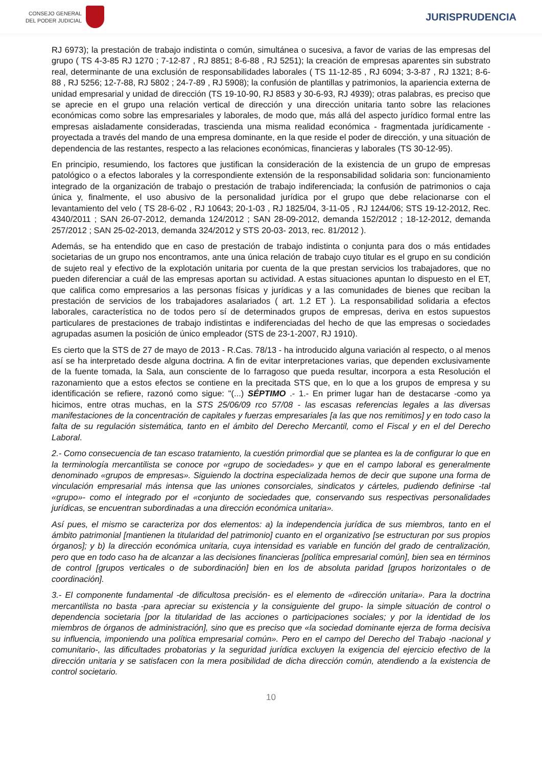CONSEJO GENERAL
DEL PODER JUDICIAL
JURISPRUDENCIA
RJ 6973); la prestación de trabajo indistinta o común, simultánea o sucesiva, a favor de varias de las empresas del grupo ( TS 4-3-85 RJ 1270 ; 7-12-87 , RJ 8851; 8-6-88 , RJ 5251); la creación de empresas aparentes sin substrato real, determinante de una exclusión de responsabilidades laborales ( TS 11-12-85 , RJ 6094; 3-3-87 , RJ 1321; 8-6-88 , RJ 5256; 12-7-88, RJ 5802 ; 24-7-89 , RJ 5908); la confusión de plantillas y patrimonios, la apariencia externa de unidad empresarial y unidad de dirección (TS 19-10-90, RJ 8583 y 30-6-93, RJ 4939); otras palabras, es preciso que se aprecie en el grupo una relación vertical de dirección y una dirección unitaria tanto sobre las relaciones económicas como sobre las empresariales y laborales, de modo que, más allá del aspecto jurídico formal entre las empresas aisladamente consideradas, trascienda una misma realidad económica - fragmentada jurídicamente - proyectada a través del mando de una empresa dominante, en la que reside el poder de dirección, y una situación de dependencia de las restantes, respecto a las relaciones económicas, financieras y laborales (TS 30-12-95).
En principio, resumiendo, los factores que justifican la consideración de la existencia de un grupo de empresas patológico o a efectos laborales y la correspondiente extensión de la responsabilidad solidaria son: funcionamiento integrado de la organización de trabajo o prestación de trabajo indiferenciada; la confusión de patrimonios o caja única y, finalmente, el uso abusivo de la personalidad jurídica por el grupo que debe relacionarse con el levantamiento del velo ( TS 28-6-02 , RJ 10643; 20-1-03 , RJ 1825/04, 3-11-05 , RJ 1244/06; STS 19-12-2012, Rec. 4340/2011 ; SAN 26-07-2012, demanda 124/2012 ; SAN 28-09-2012, demanda 152/2012 ; 18-12-2012, demanda 257/2012 ; SAN 25-02-2013, demanda 324/2012 y STS 20-03- 2013, rec. 81/2012 ).
Además, se ha entendido que en caso de prestación de trabajo indistinta o conjunta para dos o más entidades societarias de un grupo nos encontramos, ante una única relación de trabajo cuyo titular es el grupo en su condición de sujeto real y efectivo de la explotación unitaria por cuenta de la que prestan servicios los trabajadores, que no pueden diferenciar a cuál de las empresas aportan su actividad. A estas situaciones apuntan lo dispuesto en el ET, que califica como empresarios a las personas físicas y jurídicas y a las comunidades de bienes que reciban la prestación de servicios de los trabajadores asalariados ( art. 1.2 ET ). La responsabilidad solidaria a efectos laborales, característica no de todos pero sí de determinados grupos de empresas, deriva en estos supuestos particulares de prestaciones de trabajo indistintas e indiferenciadas del hecho de que las empresas o sociedades agrupadas asumen la posición de único empleador (STS de 23-1-2007, RJ 1910).
Es cierto que la STS de 27 de mayo de 2013 - R.Cas. 78/13 - ha introducido alguna variación al respecto, o al menos así se ha interpretado desde alguna doctrina. A fin de evitar interpretaciones varias, que dependen exclusivamente de la fuente tomada, la Sala, aun consciente de lo farragoso que pueda resultar, incorpora a esta Resolución el razonamiento que a estos efectos se contiene en la precitada STS que, en lo que a los grupos de empresa y su identificación se refiere, razonó como sigue: "(...) SÉPTIMO .- 1.- En primer lugar han de destacarse -como ya hicimos, entre otras muchas, en la STS 25/06/09 rco 57/08 - las escasas referencias legales a las diversas manifestaciones de la concentración de capitales y fuerzas empresariales [a las que nos remitimos] y en todo caso la falta de su regulación sistemática, tanto en el ámbito del Derecho Mercantil, como el Fiscal y en el del Derecho Laboral.
2.- Como consecuencia de tan escaso tratamiento, la cuestión primordial que se plantea es la de configurar lo que en la terminología mercantilista se conoce por «grupo de sociedades» y que en el campo laboral es generalmente denominado «grupos de empresas». Siguiendo la doctrina especializada hemos de decir que supone una forma de vinculación empresarial más intensa que las uniones consorciales, sindicatos y cárteles, pudiendo definirse -tal «grupo»- como el integrado por el «conjunto de sociedades que, conservando sus respectivas personalidades jurídicas, se encuentran subordinadas a una dirección económica unitaria».
Así pues, el mismo se caracteriza por dos elementos: a) la independencia jurídica de sus miembros, tanto en el ámbito patrimonial [mantienen la titularidad del patrimonio] cuanto en el organizativo [se estructuran por sus propios órganos]; y b) la dirección económica unitaria, cuya intensidad es variable en función del grado de centralización, pero que en todo caso ha de alcanzar a las decisiones financieras [política empresarial común], bien sea en términos de control [grupos verticales o de subordinación] bien en los de absoluta paridad [grupos horizontales o de coordinación].
3.- El componente fundamental -de dificultosa precisión- es el elemento de «dirección unitaria». Para la doctrina mercantilista no basta -para apreciar su existencia y la consiguiente del grupo- la simple situación de control o dependencia societaria [por la titularidad de las acciones o participaciones sociales; y por la identidad de los miembros de órganos de administración], sino que es preciso que «la sociedad dominante ejerza de forma decisiva su influencia, imponiendo una política empresarial común». Pero en el campo del Derecho del Trabajo -nacional y comunitario-, las dificultades probatorias y la seguridad jurídica excluyen la exigencia del ejercicio efectivo de la dirección unitaria y se satisfacen con la mera posibilidad de dicha dirección común, atendiendo a la existencia de control societario.
10